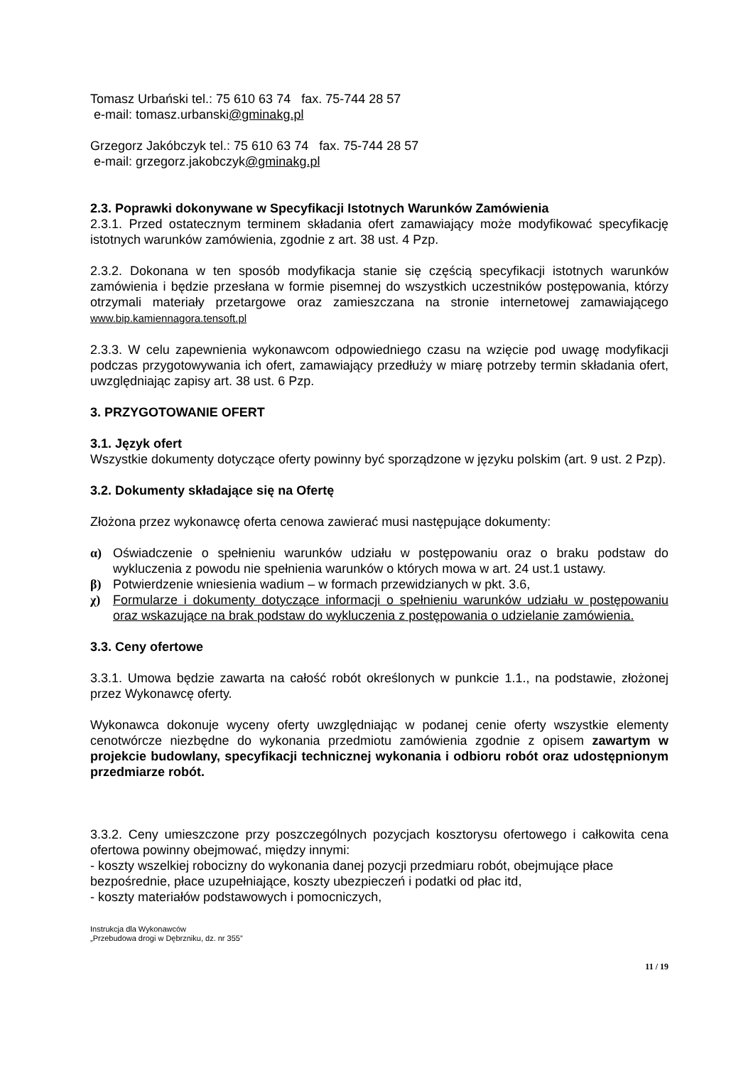Tomasz Urbański tel.: 75 610 63 74 fax. 75-744 28 57
e-mail: tomasz.urbanski@gminakg.pl
Grzegorz Jakóbczyk tel.: 75 610 63 74 fax. 75-744 28 57
e-mail: grzegorz.jakobczyk@gminakg.pl
2.3. Poprawki dokonywane w Specyfikacji Istotnych Warunków Zamówienia
2.3.1. Przed ostatecznym terminem składania ofert zamawiający może modyfikować specyfikację istotnych warunków zamówienia, zgodnie z art. 38 ust. 4 Pzp.
2.3.2. Dokonana w ten sposób modyfikacja stanie się częścią specyfikacji istotnych warunków zamówienia i będzie przesłana w formie pisemnej do wszystkich uczestników postępowania, którzy otrzymali materiały przetargowe oraz zamieszczana na stronie internetowej zamawiającego www.bip.kamiennagora.tensoft.pl
2.3.3. W celu zapewnienia wykonawcom odpowiedniego czasu na wzięcie pod uwagę modyfikacji podczas przygotowywania ich ofert, zamawiający przedłuży w miarę potrzeby termin składania ofert, uwzględniając zapisy art. 38 ust. 6 Pzp.
3. PRZYGOTOWANIE OFERT
3.1. Język ofert
Wszystkie dokumenty dotyczące oferty powinny być sporządzone w języku polskim (art. 9 ust. 2 Pzp).
3.2. Dokumenty składające się na Ofertę
Złożona przez wykonawcę oferta cenowa zawierać musi następujące dokumenty:
α) Oświadczenie o spełnieniu warunków udziału w postępowaniu oraz o braku podstaw do wykluczenia z powodu nie spełnienia warunków o których mowa w art. 24 ust.1 ustawy.
β) Potwierdzenie wniesienia wadium – w formach przewidzianych w pkt. 3.6,
χ) Formularze i dokumenty dotyczące informacji o spełnieniu warunków udziału w postępowaniu oraz wskazujące na brak podstaw do wykluczenia z postępowania o udzielanie zamówienia.
3.3. Ceny ofertowe
3.3.1. Umowa będzie zawarta na całość robót określonych w punkcie 1.1., na podstawie, złożonej przez Wykonawcę oferty.
Wykonawca dokonuje wyceny oferty uwzględniając w podanej cenie oferty wszystkie elementy cenotwórcze niezbędne do wykonania przedmiotu zamówienia zgodnie z opisem zawartym w projekcie budowlany, specyfikacji technicznej wykonania i odbioru robót oraz udostępnionym przedmiarze robót.
3.3.2. Ceny umieszczone przy poszczególnych pozycjach kosztorysu ofertowego i całkowita cena ofertowa powinny obejmować, między innymi:
- koszty wszelkiej robocizny do wykonania danej pozycji przedmiaru robót, obejmujące płace bezpośrednie, płace uzupełniające, koszty ubezpieczeń i podatki od płac itd,
- koszty materiałów podstawowych i pomocniczych,
Instrukcja dla Wykonawców
„Przebudowa drogi w Dębrzniku, dz. nr 355”
11 / 19